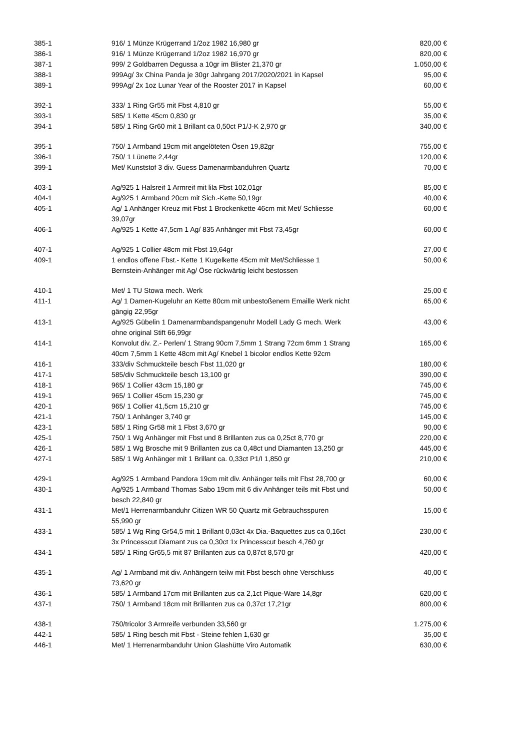| 385-1 | 916/ 1 Münze Krügerrand 1/2oz 1982 16,980 gr | 820,00 € |
| 386-1 | 916/ 1 Münze Krügerrand 1/2oz 1982 16,970 gr | 820,00 € |
| 387-1 | 999/ 2 Goldbarren Degussa a 10gr im Blister 21,370 gr | 1.050,00 € |
| 388-1 | 999Ag/ 3x China Panda je 30gr Jahrgang 2017/2020/2021 in Kapsel | 95,00 € |
| 389-1 | 999Ag/ 2x 1oz Lunar Year of the Rooster 2017 in Kapsel | 60,00 € |
| 392-1 | 333/ 1 Ring Gr55 mit Fbst 4,810 gr | 55,00 € |
| 393-1 | 585/ 1 Kette 45cm 0,830 gr | 35,00 € |
| 394-1 | 585/ 1 Ring Gr60 mit 1 Brillant ca 0,50ct P1/J-K 2,970 gr | 340,00 € |
| 395-1 | 750/ 1 Armband 19cm mit angelöteten Ösen 19,82gr | 755,00 € |
| 396-1 | 750/ 1 Lünette 2,44gr | 120,00 € |
| 399-1 | Met/ Kunststof 3 div. Guess Damenarmbanduhren Quartz | 70,00 € |
| 403-1 | Ag/925 1 Halsreif 1 Armreif mit lila Fbst 102,01gr | 85,00 € |
| 404-1 | Ag/925 1 Armband 20cm mit Sich.-Kette 50,19gr | 40,00 € |
| 405-1 | Ag/ 1 Anhänger Kreuz mit Fbst 1 Brockenkette 46cm mit Met/ Schliesse 39,07gr | 60,00 € |
| 406-1 | Ag/925 1 Kette 47,5cm 1 Ag/ 835 Anhänger mit Fbst 73,45gr | 60,00 € |
| 407-1 | Ag/925 1 Collier 48cm mit Fbst 19,64gr | 27,00 € |
| 409-1 | 1 endlos offene Fbst.- Kette 1 Kugelkette 45cm mit Met/Schliesse 1 Bernstein-Anhänger mit Ag/ Öse rückwärtig leicht bestossen | 50,00 € |
| 410-1 | Met/ 1 TU Stowa mech. Werk | 25,00 € |
| 411-1 | Ag/ 1 Damen-Kugeluhr an Kette 80cm mit unbestoßenem Emaille Werk nicht gängig 22,95gr | 65,00 € |
| 413-1 | Ag/925 Gübelin 1 Damenarmbandspangenuhr Modell Lady G mech. Werk ohne original Stift 66,99gr | 43,00 € |
| 414-1 | Konvolut div. Z.- Perlen/ 1 Strang 90cm 7,5mm 1 Strang 72cm 6mm 1 Strang 40cm 7,5mm 1 Kette 48cm mit Ag/ Knebel 1 bicolor endlos Kette 92cm | 165,00 € |
| 416-1 | 333/div Schmuckteile besch Fbst 11,020 gr | 180,00 € |
| 417-1 | 585/div Schmuckteile besch 13,100 gr | 390,00 € |
| 418-1 | 965/ 1 Collier 43cm 15,180 gr | 745,00 € |
| 419-1 | 965/ 1 Collier 45cm 15,230 gr | 745,00 € |
| 420-1 | 965/ 1 Collier 41,5cm 15,210 gr | 745,00 € |
| 421-1 | 750/ 1 Anhänger 3,740 gr | 145,00 € |
| 423-1 | 585/ 1 Ring Gr58 mit 1 Fbst 3,670 gr | 90,00 € |
| 425-1 | 750/ 1 Wg Anhänger mit Fbst und 8 Brillanten zus ca 0,25ct 8,770 gr | 220,00 € |
| 426-1 | 585/ 1 Wg Brosche mit 9 Brillanten zus ca 0,48ct und Diamanten 13,250 gr | 445,00 € |
| 427-1 | 585/ 1 Wg Anhänger mit 1 Brillant ca. 0,33ct P1/I 1,850 gr | 210,00 € |
| 429-1 | Ag/925 1 Armband Pandora 19cm mit div. Anhänger teils mit Fbst 28,700 gr | 60,00 € |
| 430-1 | Ag/925 1 Armband Thomas Sabo 19cm mit 6 div Anhänger teils mit Fbst und besch 22,840 gr | 50,00 € |
| 431-1 | Met/1 Herrenarmbanduhr Citizen WR 50 Quartz mit Gebrauchsspuren 55,990 gr | 15,00 € |
| 433-1 | 585/ 1 Wg Ring Gr54,5 mit 1 Brillant 0,03ct 4x Dia.-Baquettes zus ca 0,16ct 3x Princesscut Diamant zus ca 0,30ct 1x Princesscut besch 4,760 gr | 230,00 € |
| 434-1 | 585/ 1 Ring Gr65,5 mit 87 Brillanten zus ca 0,87ct 8,570 gr | 420,00 € |
| 435-1 | Ag/ 1 Armband mit div. Anhängern teilw mit Fbst besch ohne Verschluss 73,620 gr | 40,00 € |
| 436-1 | 585/ 1 Armband 17cm mit Brillanten zus ca 2,1ct Pique-Ware 14,8gr | 620,00 € |
| 437-1 | 750/ 1 Armband 18cm mit Brillanten zus ca 0,37ct 17,21gr | 800,00 € |
| 438-1 | 750/tricolor 3 Armreife verbunden 33,560 gr | 1.275,00 € |
| 442-1 | 585/ 1 Ring besch mit Fbst - Steine fehlen 1,630 gr | 35,00 € |
| 446-1 | Met/ 1 Herrenarmbanduhr Union Glashütte Viro Automatik | 630,00 € |